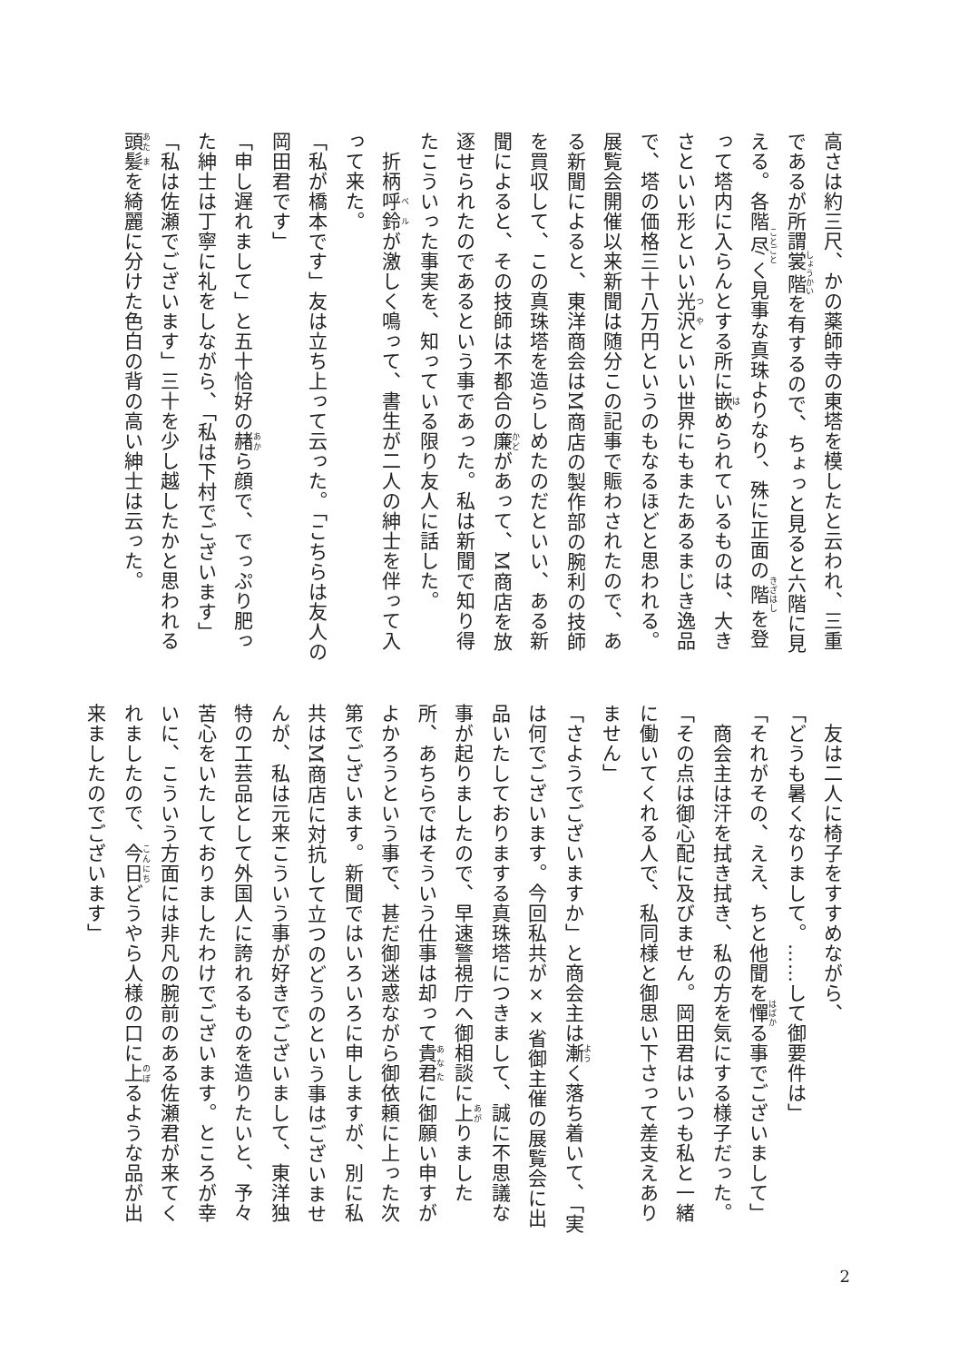高さは約三尺、かの薬師寺の東塔を模したと云われ、三重であるが所謂裳階を有するので、ちょっと見ると六階に見える。各階尽く見事な真珠よりなり、殊に正面の階を登って塔内に入らんとする所に嵌められているものは、大きさといい形といい光沢といい世界にもまたあるまじき逸品で、塔の価格三十八万円というのもなるほどと思われる。展覧会開催以来新聞は随分この記事で賑わされたので、ある新聞によると、東洋商会はM商店の製作部の腕利の技師を買収して、この真珠塔を造らしめたのだといい、ある新聞によると、その技師は不都合の廉があって、M商店を放逐せられたのであるという事であった。私は新聞で知り得たこういった事実を、知っている限り友人に話した。
　折柄呼鈴が激しく鳴って、書生が二人の紳士を伴って入って来た。
「私が橋本です」友は立ち上って云った。「こちらは友人の岡田君です」
「申し遅れまして」と五十恰好の赭ら顔で、でっぷり肥った紳士は丁寧に礼をしながら、「私は下村でございます」
「私は佐瀬でございます」三十を少し越したかと思われる頭髪を綺麗に分けた色白の背の高い紳士は云った。
　友は二人に椅子をすすめながら、
「どうも暑くなりまして。……して御要件は」
「それがその、ええ、ちと他聞を憚る事でございまして」
　商会主は汗を拭き拭き、私の方を気にする様子だった。
「その点は御心配に及びません。岡田君はいつも私と一緒に働いてくれる人で、私同様と御思い下さって差支えありません」
「さようでございますか」と商会主は漸く落ち着いて、「実は何でございます。今回私共が××省御主催の展覧会に出品いたしておりまする真珠塔につきまして、誠に不思議な事が起りましたので、早速警視庁へ御相談に上りました所、あちらではそういう仕事は却って貴君に御願い申すがよかろうという事で、甚だ御迷惑ながら御依頼に上った次第でございます。新聞ではいろいろに申しますが、別に私共はM商店に対抗して立つのどうのという事はございませんが、私は元来こういう事が好きでございまして、東洋独特の工芸品として外国人に誇れるものを造りたいと、予々苦心をいたしておりましたわけでございます。ところが幸いに、こういう方面には非凡の腕前のある佐瀬君が来てくれましたので、今日どうやら人様の口に上るような品が出来ましたのでございます」
2